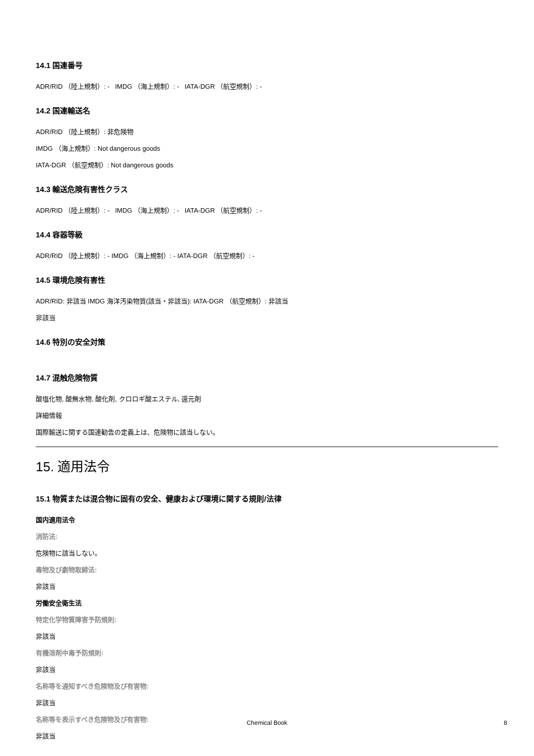14.1 国連番号
ADR/RID （陸上規制）: - IMDG （海上規制）: - IATA-DGR （航空規制）: -
14.2 国連輸送名
ADR/RID （陸上規制）: 非危険物
IMDG （海上規制）: Not dangerous goods
IATA-DGR （航空規制）: Not dangerous goods
14.3 輸送危険有害性クラス
ADR/RID （陸上規制）: - IMDG （海上規制）: - IATA-DGR （航空規制）: -
14.4 容器等級
ADR/RID （陸上規制）: - IMDG （海上規制）: - IATA-DGR （航空規制）: -
14.5 環境危険有害性
ADR/RID: 非該当 IMDG 海洋汚染物質(該当・非該当): IATA-DGR （航空規制）: 非該当
非該当
14.6 特別の安全対策
14.7 混触危険物質
酸塩化物, 酸無水物, 酸化剤, クロロギ酸エステル, 還元剤
詳細情報
国際輸送に関する国連勧告の定義上は、危険物に該当しない。
15. 適用法令
15.1 物質または混合物に固有の安全、健康および環境に関する規則/法律
国内適用法令
消防法:
危険物に該当しない。
毒物及び劇物取締法:
非該当
労働安全衛生法
特定化学物質障害予防規則:
非該当
有機溶剤中毒予防規則:
非該当
名称等を通知すべき危険物及び有害物:
非該当
名称等を表示すべき危険物及び有害物:
非該当
Chemical Book 8